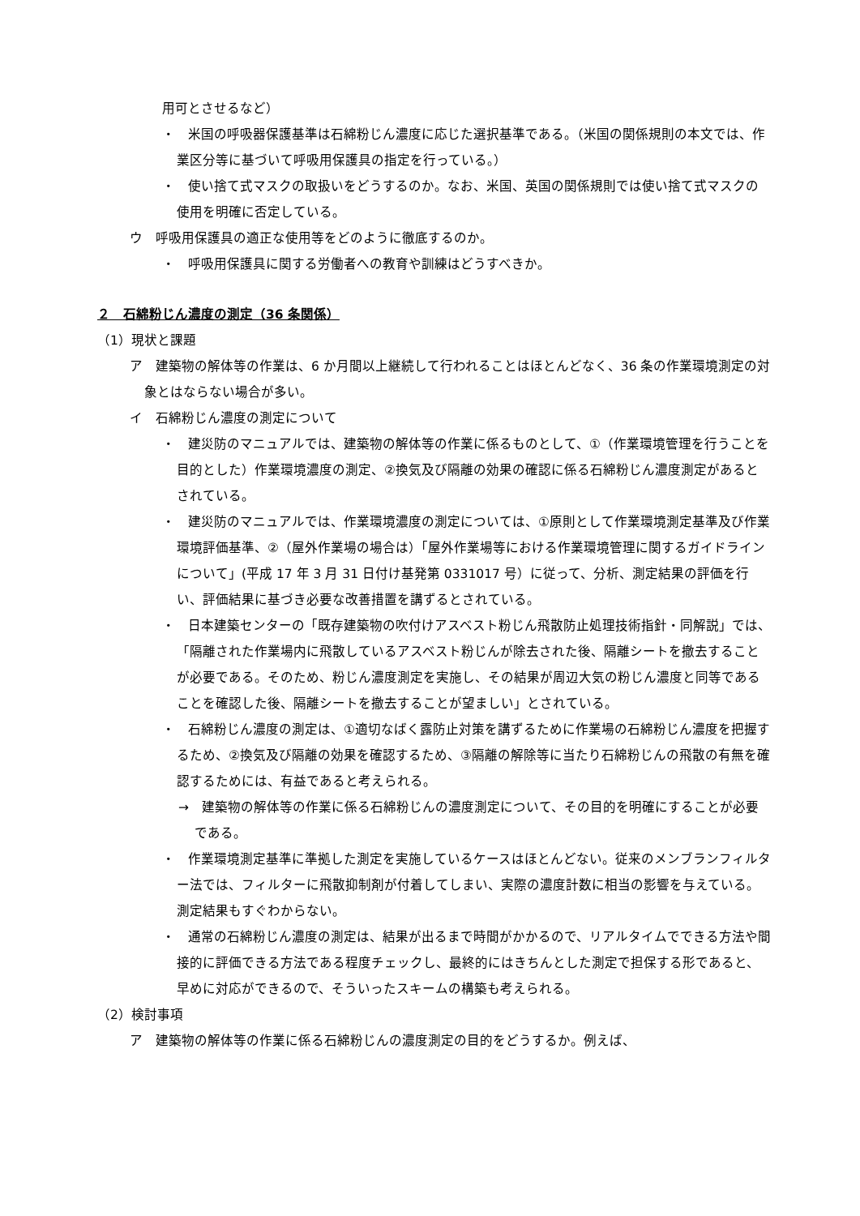用可とさせるなど）
・　米国の呼吸器保護基準は石綿粉じん濃度に応じた選択基準である。（米国の関係規則の本文では、作業区分等に基づいて呼吸用保護具の指定を行っている。）
・　使い捨て式マスクの取扱いをどうするのか。なお、米国、英国の関係規則では使い捨て式マスクの使用を明確に否定している。
ウ　呼吸用保護具の適正な使用等をどのように徹底するのか。
・　呼吸用保護具に関する労働者への教育や訓練はどうすべきか。
２　石綿粉じん濃度の測定（36 条関係）
（1）現状と課題
ア　建築物の解体等の作業は、6 か月間以上継続して行われることはほとんどなく、36 条の作業環境測定の対象とはならない場合が多い。
イ　石綿粉じん濃度の測定について
・　建災防のマニュアルでは、建築物の解体等の作業に係るものとして、①（作業環境管理を行うことを目的とした）作業環境濃度の測定、②換気及び隔離の効果の確認に係る石綿粉じん濃度測定があるとされている。
・　建災防のマニュアルでは、作業環境濃度の測定については、①原則として作業環境測定基準及び作業環境評価基準、②（屋外作業場の場合は）「屋外作業場等における作業環境管理に関するガイドラインについて」(平成 17 年 3 月 31 日付け基発第 0331017 号）に従って、分析、測定結果の評価を行い、評価結果に基づき必要な改善措置を講ずるとされている。
・　日本建築センターの「既存建築物の吹付けアスベスト粉じん飛散防止処理技術指針・同解説」では、「隔離された作業場内に飛散しているアスベスト粉じんが除去された後、隔離シートを撤去することが必要である。そのため、粉じん濃度測定を実施し、その結果が周辺大気の粉じん濃度と同等であることを確認した後、隔離シートを撤去することが望ましい」とされている。
・　石綿粉じん濃度の測定は、①適切なばく露防止対策を講ずるために作業場の石綿粉じん濃度を把握するため、②換気及び隔離の効果を確認するため、③隔離の解除等に当たり石綿粉じんの飛散の有無を確認するためには、有益であると考えられる。
→　建築物の解体等の作業に係る石綿粉じんの濃度測定について、その目的を明確にすることが必要である。
・　作業環境測定基準に準拠した測定を実施しているケースはほとんどない。従来のメンブランフィルター法では、フィルターに飛散抑制剤が付着してしまい、実際の濃度計数に相当の影響を与えている。測定結果もすぐわからない。
・　通常の石綿粉じん濃度の測定は、結果が出るまで時間がかかるので、リアルタイムでできる方法や間接的に評価できる方法である程度チェックし、最終的にはきちんとした測定で担保する形であると、早めに対応ができるので、そういったスキームの構築も考えられる。
（2）検討事項
ア　建築物の解体等の作業に係る石綿粉じんの濃度測定の目的をどうするか。例えば、